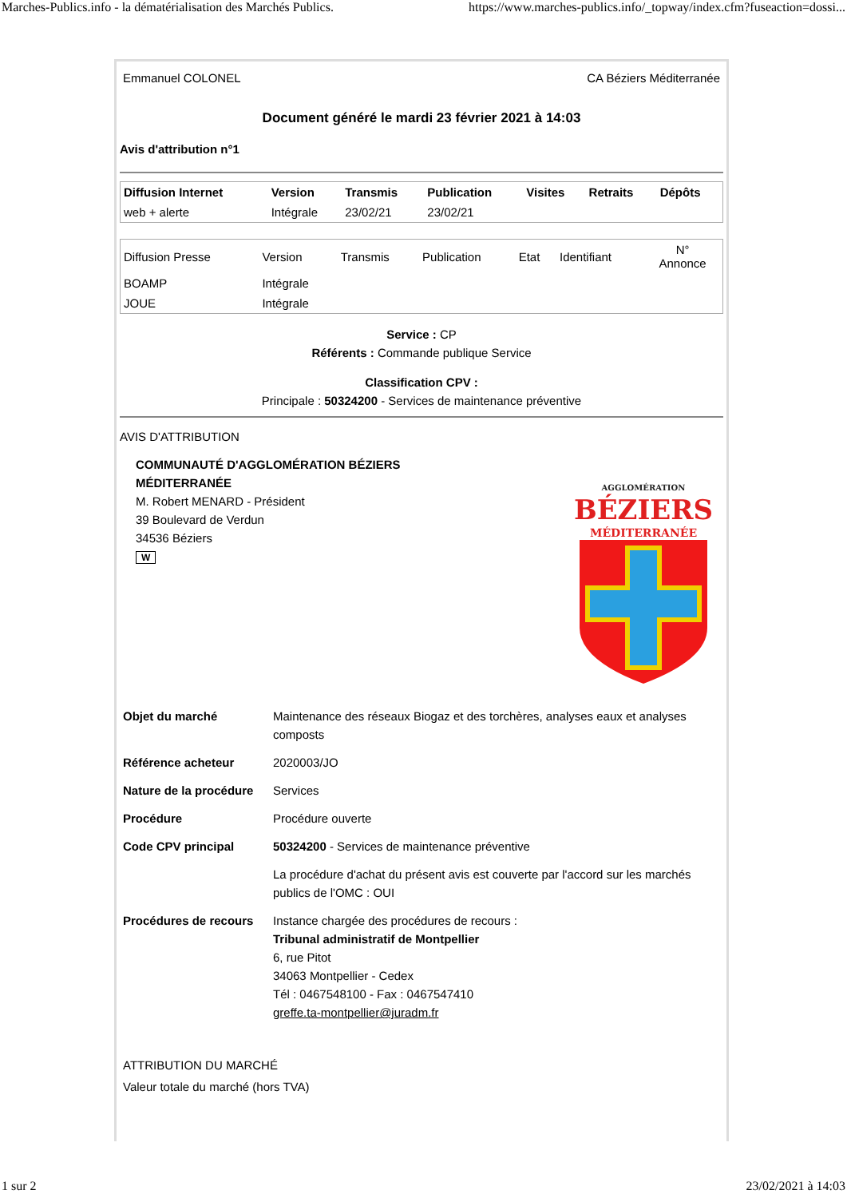Marches-Publics.info - la dématérialisation des Marchés Publics. https://www.marches-publics.info/_topway/index.cfm?fuseaction=dossi...
Emmanuel COLONEL CA Béziers Méditerranée
Document généré le mardi 23 février 2021 à 14:03
Avis d'attribution n°1
| Diffusion Internet | Version | Transmis | Publication | Visites | Retraits | Dépôts |
| --- | --- | --- | --- | --- | --- | --- |
| web + alerte | Intégrale | 23/02/21 | 23/02/21 | | | |
| Diffusion Presse | Version | Transmis | Publication | Etat | Identifiant | N° Annonce |
| BOAMP | Intégrale | | | | | |
| JOUE | Intégrale | | | | | |
Service : CP
Référents : Commande publique Service
Classification CPV :
Principale : 50324200 - Services de maintenance préventive
AVIS D'ATTRIBUTION
COMMUNAUTÉ D'AGGLOMÉRATION BÉZIERS
MÉDITERRANÉE
M. Robert MENARD - Président
39 Boulevard de Verdun
34536 Béziers
W
AGGLOMÉRATION
BÉZIERS
MÉDITERRANÉE
| Objet du marché | Maintenance des réseaux Biogaz et des torchères, analyses eaux et analyses composts |
| Référence acheteur | 2020003/JO |
| Nature de la procédure | Services |
| Procédure | Procédure ouverte |
| Code CPV principal | 50324200 - Services de maintenance préventive |
| | La procédure d'achat du présent avis est couverte par l'accord sur les marchés publics de l'OMC : OUI |
| Procédures de recours | Instance chargée des procédures de recours : Tribunal administratif de Montpellier 6, rue Pitot 34063 Montpellier - Cedex Tél : 0467548100 - Fax : 0467547410 greffe.ta-montpellier@juradm.fr |
ATTRIBUTION DU MARCHÉ
Valeur totale du marché (hors TVA)
1 sur 2 23/02/2021 à 14:03